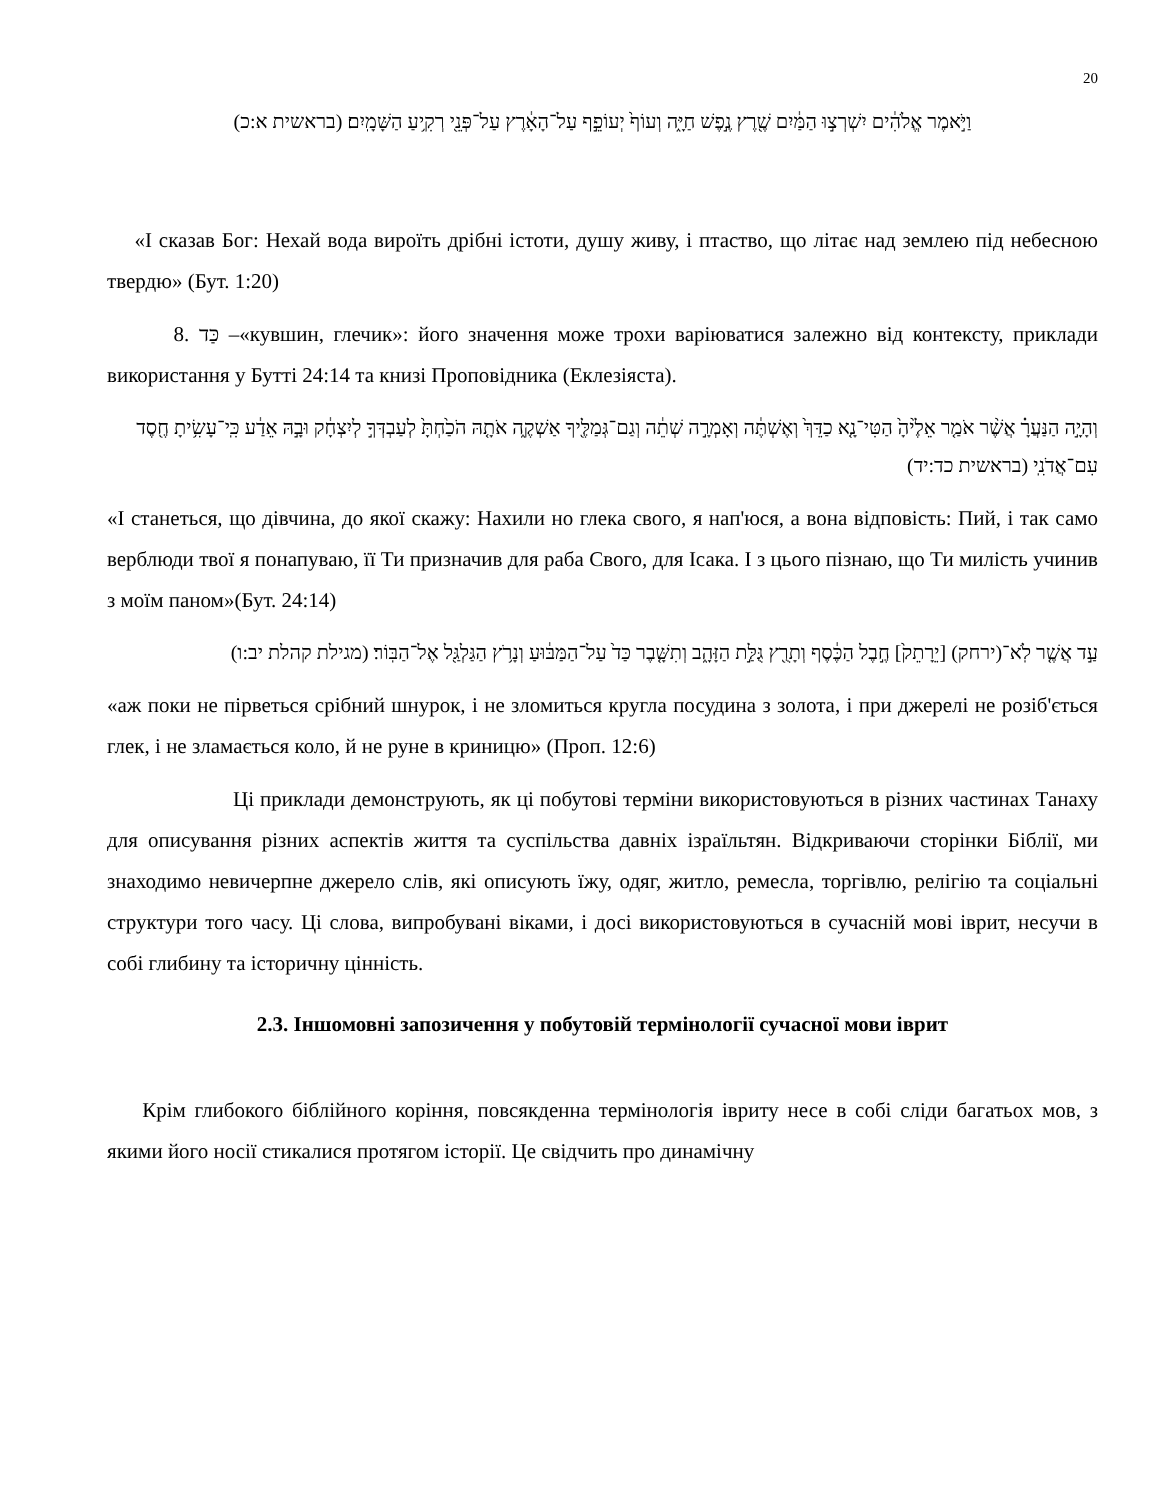20
וַיֹּ֣אמֶר אֱלֹהִ֔ים יִשְׁרְצ֣וּ הַמַּ֔יִם שֶׁ֖רֶץ נֶ֣פֶשׁ חַיָּ֑ה וְעוֹף֙ יְעוֹפֵ֣ף עַל־הָאָ֔רֶץ עַל־פְּנֵ֖י רְקִ֥יעַ הַשָּׁמָֽיִם׃ (בראשית א:כ)
«І сказав Бог: Нехай вода вироїть дрібні істоти, душу живу, і птаство, що літає над землею під небесною твердю» (Бут. 1:20)
8. כַּד –«кувшин, глечик»: його значення може трохи варіюватися залежно від контексту, приклади використання у Бутті 24:14 та книзі Проповідника (Еклезіяста).
וְהָיָ֣ה הַנַּעֲרָ֗ אֲשֶׁ֨ר אֹמַ֤ר אֵלֶ֙יהָ֙ הַטִּי־נָ֤א כַדֵּךְ֙ וְאֶשְׁתֶּ֔ה וְאָמְרָ֣ה שְׁתֵ֔ה וְגַם־גְּמַלֶּ֖יךָ אַשְׁקֶ֑ה אֹתָ֤הּ הֹכַ֙חְתָּ֙ לְעַבְדְּךָ֣ לְיִצְחָ֔ק וּבָ֣הּ אֵדַ֔ע כִּֽי־עָשִׂ֥יתָ חֶ֖סֶד עִם־אֲדֹנִֽי (בראשית כד:יד)
«І станеться, що дівчина, до якої скажу: Нахили но глека свого, я нап'юся, а вона відповість: Пий, і так само верблюди твої я понапуваю, її Ти призначив для раба Свого, для Ісака. І з цього пізнаю, що Ти милість учинив з моїм паном»(Бут. 24:14)
עַ֣ד אֲשֶׁ֤ר לֹֽא־(ירחק) [יֵרָתֵק֙] חֶ֣בֶל הַכֶּ֔סֶף וְתָרֻ֖ץ גֻּלַּ֣ת הַזָּהָ֑ב וְתִשָּׁ֤בֶר כַּד֙ עַל־הַמַּבּ֔וּעַ וְנָרֹ֥ץ הַגַּלְגַּ֖ל אֶל־הַבּֽוֹר׃ (מגילת קהלת יב:ו)
«аж поки не пірветься срібний шнурок, і не зломиться кругла посудина з золота, і при джерелі не розіб'ється глек, і не зламається коло, й не руне в криницю» (Проп. 12:6)
Ці приклади демонструють, як ці побутові терміни використовуються в різних частинах Танаху для описування різних аспектів життя та суспільства давніх ізраїльтян. Відкриваючи сторінки Біблії, ми знаходимо невичерпне джерело слів, які описують їжу, одяг, житло, ремесла, торгівлю, релігію та соціальні структури того часу. Ці слова, випробувані віками, і досі використовуються в сучасній мові іврит, несучи в собі глибину та історичну цінність.
2.3. Іншомовні запозичення у побутовій термінології сучасної мови іврит
Крім глибокого біблійного коріння, повсякденна термінологія івриту несе в собі сліди багатьох мов, з якими його носії стикалися протягом історії. Це свідчить про динамічну